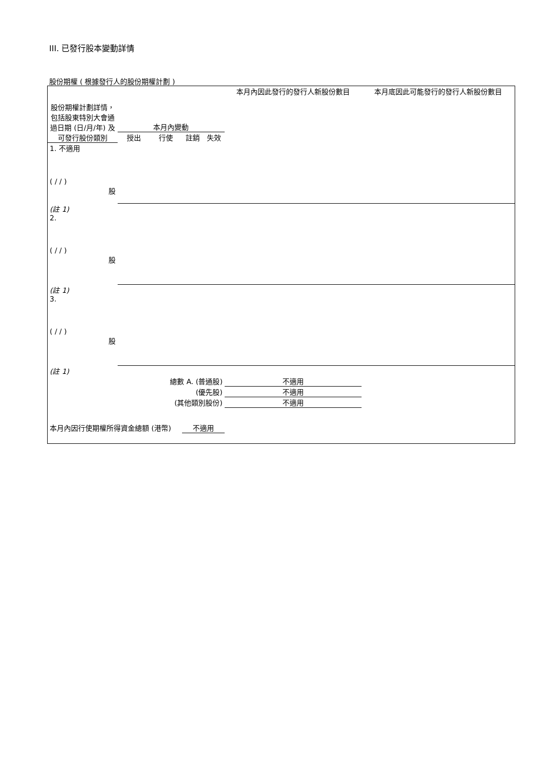III. 已發行股本變動詳情
股份期權 ( 根據發行人的股份期權計劃 )
| 股份期權計劃詳情，包括股東特別大會通過日期 (日/月/年) 及可發行股份類別 | 本月內變動 | | | | 本月內因此發行的發行人新股份數目 | 本月底因此可能發行的發行人新股份數目 |
| | 授出 | 行使 | 註銷 | 失效 | | |
| 1. 不適用 ( / / ) 股 | | | | | | |
| (註 1) | | | | | | |
| 2. ( / / ) 股 | | | | | | |
| (註 1) | | | | | | |
| 3. ( / / ) 股 | | | | | | |
| (註 1) | | | | | | |
| 總數 A. (普通股) | | | | | 不適用 | |
| (優先股) | | | | | 不適用 | |
| (其他類別股份) | | | | | 不適用 | |
| 本月內因行使期權所得資金總額 (港幣) | | | 不適用 | | | |